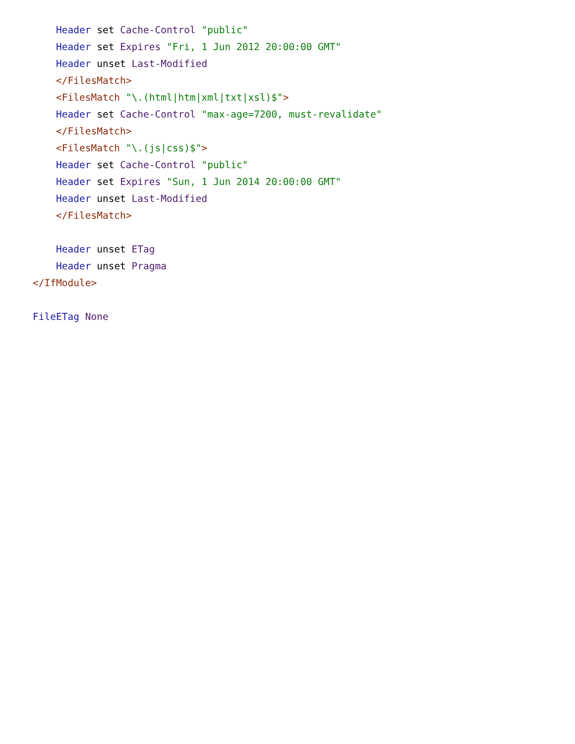Header set Cache-Control "public"
    Header set Expires "Fri, 1 Jun 2012 20:00:00 GMT"
    Header unset Last-Modified
    </FilesMatch>
    <FilesMatch "\.(html|htm|xml|txt|xsl)$">
    Header set Cache-Control "max-age=7200, must-revalidate"
    </FilesMatch>
    <FilesMatch "\.(js|css)$">
    Header set Cache-Control "public"
    Header set Expires "Sun, 1 Jun 2014 20:00:00 GMT"
    Header unset Last-Modified
    </FilesMatch>

    Header unset ETag
    Header unset Pragma
</IfModule>

FileETag None